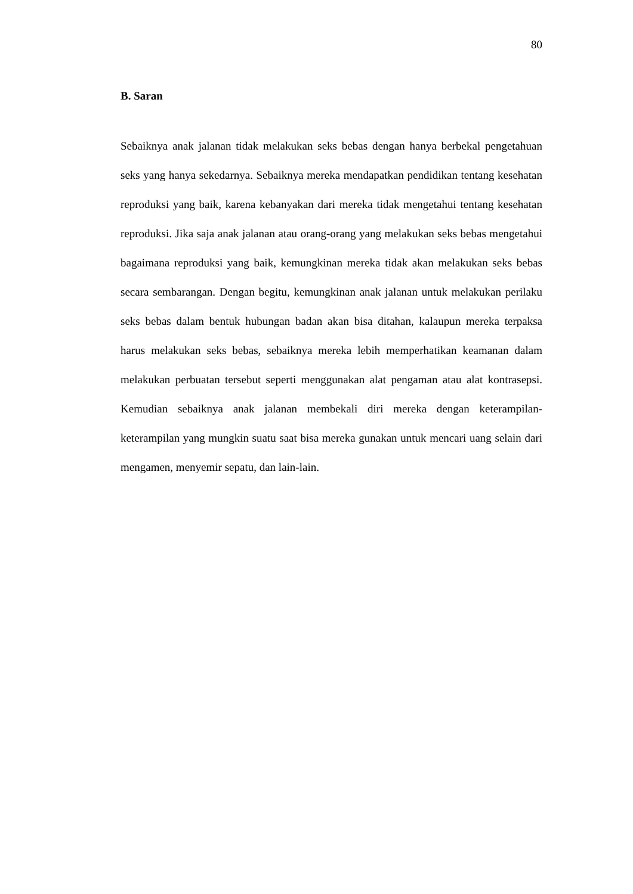80
B. Saran
Sebaiknya anak jalanan tidak melakukan seks bebas dengan hanya berbekal pengetahuan seks yang hanya sekedarnya. Sebaiknya mereka mendapatkan pendidikan tentang kesehatan reproduksi yang baik, karena kebanyakan dari mereka tidak mengetahui tentang kesehatan reproduksi. Jika saja anak jalanan atau orang-orang yang melakukan seks bebas mengetahui bagaimana reproduksi yang baik, kemungkinan mereka tidak akan melakukan seks bebas secara sembarangan. Dengan begitu, kemungkinan anak jalanan untuk melakukan perilaku seks bebas dalam bentuk hubungan badan akan bisa ditahan, kalaupun mereka terpaksa harus melakukan seks bebas, sebaiknya mereka lebih memperhatikan keamanan dalam melakukan perbuatan tersebut seperti menggunakan alat pengaman atau alat kontrasepsi. Kemudian sebaiknya anak jalanan membekali diri mereka dengan keterampilan-keterampilan yang mungkin suatu saat bisa mereka gunakan untuk mencari uang selain dari mengamen, menyemir sepatu, dan lain-lain.